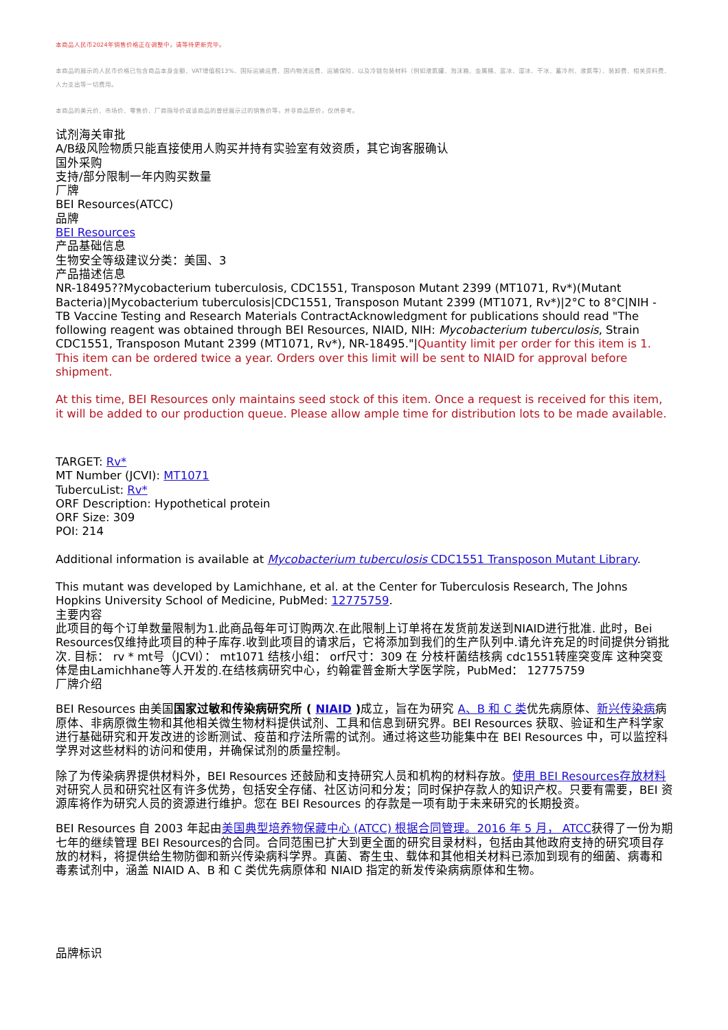本商品人民币2024年销售价格正在调整中，请等待更新完毕。
本商品的展示的人民币价格已包含商品本身金额、VAT增值税13%、国际运输运费、国内物流运费、运输保险、以及冷链包装材料（例如液氮罐、泡沫箱、金属桶、蓝冰、湿冰、干冰、蓄冷剂、液氮等）、装卸费、相关资料费、人力支出等一切费用。
本商品的美元价、市场价、零售价、厂商指导价或该商品的曾经展示过的销售价等，并非商品原价，仅供参考。
试剂海关审批
A/B级风险物质只能直接使用人购买并持有实验室有效资质，其它询客服确认
国外采购
支持/部分限制一年内购买数量
厂牌
BEI Resources(ATCC)
品牌
BEI Resources
产品基础信息
生物安全等级建议分类：美国、3
产品描述信息
NR-18495??Mycobacterium tuberculosis, CDC1551, Transposon Mutant 2399 (MT1071, Rv*)(Mutant Bacteria)|Mycobacterium tuberculosis|CDC1551, Transposon Mutant 2399 (MT1071, Rv*)|2°C to 8°C|NIH - TB Vaccine Testing and Research Materials ContractAcknowledgment for publications should read "The following reagent was obtained through BEI Resources, NIAID, NIH: Mycobacterium tuberculosis, Strain CDC1551, Transposon Mutant 2399 (MT1071, Rv*), NR-18495."|Quantity limit per order for this item is 1. This item can be ordered twice a year. Orders over this limit will be sent to NIAID for approval before shipment.
At this time, BEI Resources only maintains seed stock of this item. Once a request is received for this item, it will be added to our production queue. Please allow ample time for distribution lots to be made available.
TARGET: Rv*
MT Number (JCVI): MT1071
TubercuList: Rv*
ORF Description: Hypothetical protein
ORF Size: 309
POI: 214
Additional information is available at Mycobacterium tuberculosis CDC1551 Transposon Mutant Library.
This mutant was developed by Lamichhane, et al. at the Center for Tuberculosis Research, The Johns Hopkins University School of Medicine, PubMed: 12775759.
主要内容
此项目的每个订单数量限制为1.此商品每年可订购两次.在此限制上订单将在发货前发送到NIAID进行批准. 此时，Bei Resources仅维持此项目的种子库存.收到此项目的请求后，它将添加到我们的生产队列中.请允许充足的时间提供分销批次. 目标： rv * mt号（JCVI）： mt1071 结核小组： orf尺寸：309 在 分枝杆菌结核病 cdc1551转座突变库 这种突变体是由Lamichhane等人开发的.在结核病研究中心，约翰霍普金斯大学医学院，PubMed： 12775759
厂牌介绍
BEI Resources 由美国国家过敏和传染病研究所 ( NIAID ) 成立，旨在为研究 A、B 和 C 类优先病原体、新兴传染病病原体、非病原微生物和其他相关微生物材料提供试剂、工具和信息到研究界。BEI Resources 获取、验证和生产科学家进行基础研究和开发改进的诊断测试、疫苗和疗法所需的试剂。通过将这些功能集中在 BEI Resources 中，可以监控科学界对这些材料的访问和使用，并确保试剂的质量控制。
除了为传染病界提供材料外，BEI Resources 还鼓励和支持研究人员和机构的材料存放。使用 BEI Resources存放材料对研究人员和研究社区有许多优势，包括安全存储、社区访问和分发；同时保护存款人的知识产权。只要有需要，BEI 资源库将作为研究人员的资源进行维护。您在 BEI Resources 的存款是一项有助于未来研究的长期投资。
BEI Resources 自 2003 年起由美国典型培养物保藏中心 (ATCC) 根据合同管理。2016 年 5 月， ATCC获得了一份为期七年的继续管理 BEI Resources的合同。合同范围已扩大到更全面的研究目录材料，包括由其他政府支持的研究项目存放的材料，将提供给生物防御和新兴传染病科学界。真菌、寄生虫、载体和其他相关材料已添加到现有的细菌、病毒和毒素试剂中，涵盖 NIAID A、B 和 C 类优先病原体和 NIAID 指定的新发传染病病原体和生物。
品牌标识